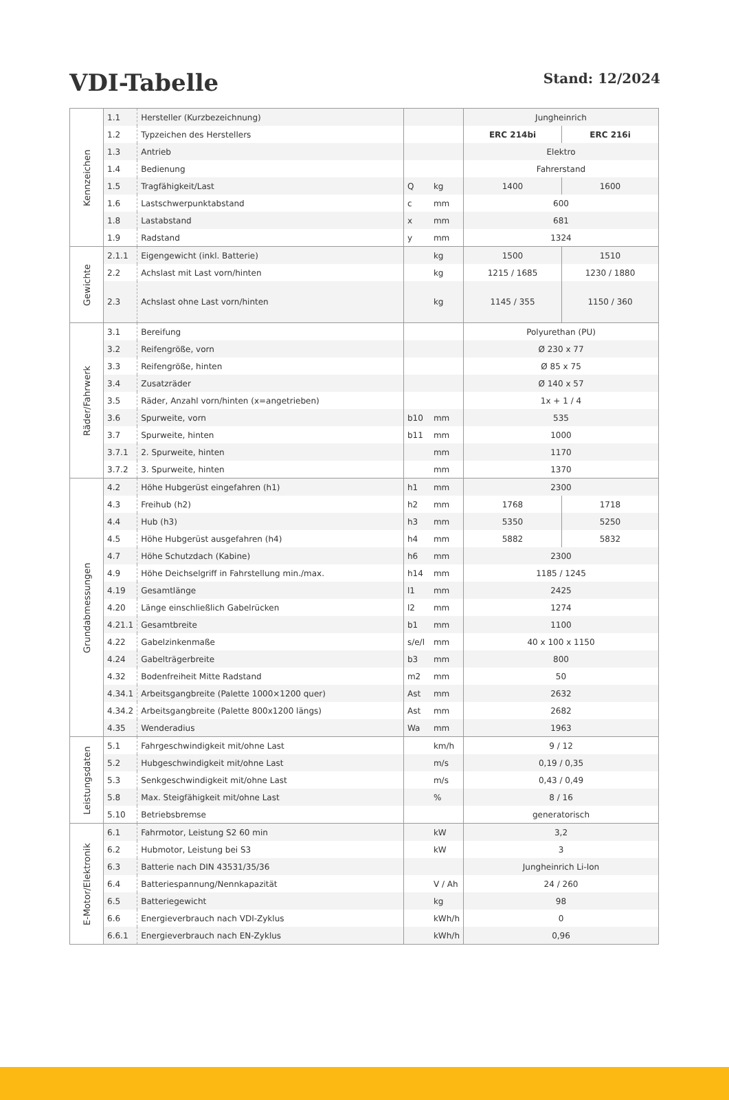VDI-Tabelle
Stand: 12/2024
| Kennzeichen | 1.1 | Hersteller (Kurzbezeichnung) | | | Jungheinrich | |
| | 1.2 | Typzeichen des Herstellers | | | ERC 214bi | ERC 216i |
| | 1.3 | Antrieb | | | Elektro | |
| | 1.4 | Bedienung | | | Fahrerstand | |
| | 1.5 | Tragfähigkeit/Last | Q | kg | 1400 | 1600 |
| | 1.6 | Lastschwerpunktabstand | c | mm | 600 | |
| | 1.8 | Lastabstand | x | mm | 681 | |
| | 1.9 | Radstand | y | mm | 1324 | |
| Gewichte | 2.1.1 | Eigengewicht (inkl. Batterie) | | kg | 1500 | 1510 |
| | 2.2 | Achslast mit Last vorn/hinten | | kg | 1215 / 1685 | 1230 / 1880 |
| | 2.3 | Achslast ohne Last vorn/hinten | | kg | 1145 / 355 | 1150 / 360 |
| Räder/Fahrwerk | 3.1 | Bereifung | | | Polyurethan (PU) | |
| | 3.2 | Reifengröße, vorn | | | Ø 230 x 77 | |
| | 3.3 | Reifengröße, hinten | | | Ø 85 x 75 | |
| | 3.4 | Zusatzräder | | | Ø 140 x 57 | |
| | 3.5 | Räder, Anzahl vorn/hinten (x=angetrieben) | | | 1x + 1 / 4 | |
| | 3.6 | Spurweite, vorn | b10 | mm | 535 | |
| | 3.7 | Spurweite, hinten | b11 | mm | 1000 | |
| | 3.7.1 | 2. Spurweite, hinten | | mm | 1170 | |
| | 3.7.2 | 3. Spurweite, hinten | | mm | 1370 | |
| Grundabmessungen | 4.2 | Höhe Hubgerüst eingefahren (h1) | h1 | mm | 2300 | |
| | 4.3 | Freihub (h2) | h2 | mm | 1768 | 1718 |
| | 4.4 | Hub (h3) | h3 | mm | 5350 | 5250 |
| | 4.5 | Höhe Hubgerüst ausgefahren (h4) | h4 | mm | 5882 | 5832 |
| | 4.7 | Höhe Schutzdach (Kabine) | h6 | mm | 2300 | |
| | 4.9 | Höhe Deichselgriff in Fahrstellung min./max. | h14 | mm | 1185 / 1245 | |
| | 4.19 | Gesamtlänge | l1 | mm | 2425 | |
| | 4.20 | Länge einschließlich Gabelrücken | l2 | mm | 1274 | |
| | 4.21.1 | Gesamtbreite | b1 | mm | 1100 | |
| | 4.22 | Gabelzinkenmaße | s/e/l | mm | 40 x 100 x 1150 | |
| | 4.24 | Gabelträgerbreite | b3 | mm | 800 | |
| | 4.32 | Bodenfreiheit Mitte Radstand | m2 | mm | 50 | |
| | 4.34.1 | Arbeitsgangbreite (Palette 1000×1200 quer) | Ast | mm | 2632 | |
| | 4.34.2 | Arbeitsgangbreite (Palette 800x1200 längs) | Ast | mm | 2682 | |
| | 4.35 | Wenderadius | Wa | mm | 1963 | |
| Leistungsdaten | 5.1 | Fahrgeschwindigkeit mit/ohne Last | | km/h | 9 / 12 | |
| | 5.2 | Hubgeschwindigkeit mit/ohne Last | | m/s | 0,19 / 0,35 | |
| | 5.3 | Senkgeschwindigkeit mit/ohne Last | | m/s | 0,43 / 0,49 | |
| | 5.8 | Max. Steigfähigkeit mit/ohne Last | | % | 8 / 16 | |
| | 5.10 | Betriebsbremse | | | generatorisch | |
| E-Motor/Elektronik | 6.1 | Fahrmotor, Leistung S2 60 min | | kW | 3,2 | |
| | 6.2 | Hubmotor, Leistung bei S3 | | kW | 3 | |
| | 6.3 | Batterie nach DIN 43531/35/36 | | | Jungheinrich Li-Ion | |
| | 6.4 | Batteriespannung/Nennkapazität | | V / Ah | 24 / 260 | |
| | 6.5 | Batteriegewicht | | kg | 98 | |
| | 6.6 | Energieverbrauch nach VDI-Zyklus | | kWh/h | 0 | |
| | 6.6.1 | Energieverbrauch nach EN-Zyklus | | kWh/h | 0,96 | |